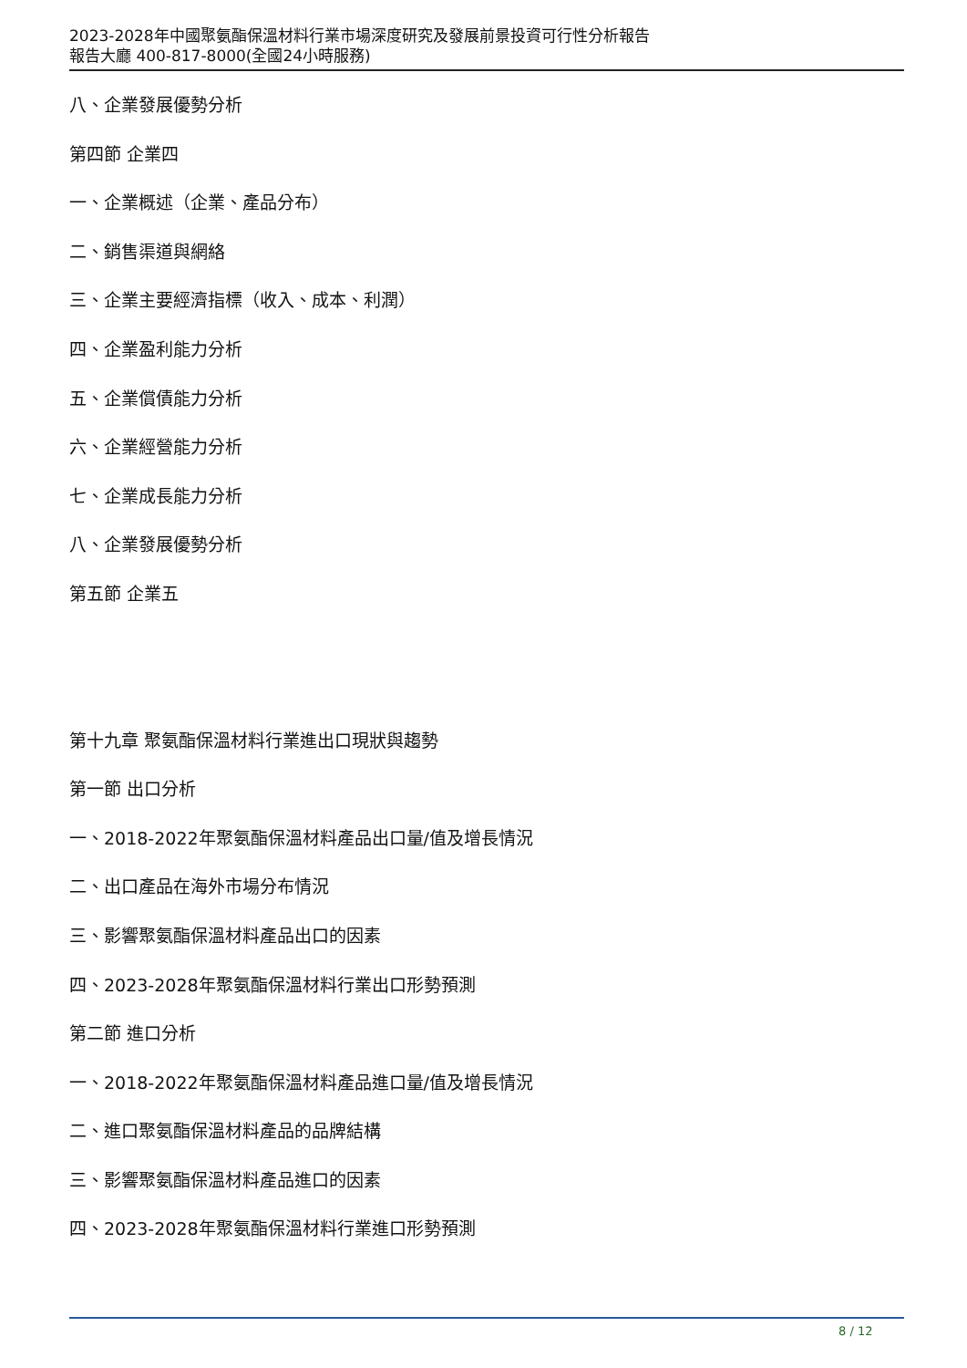2023-2028年中國聚氨酯保溫材料行業市場深度研究及發展前景投資可行性分析報告
報告大廳 400-817-8000(全國24小時服務)
八、企業發展優勢分析
第四節 企業四
一、企業概述（企業、產品分布）
二、銷售渠道與網絡
三、企業主要經濟指標（收入、成本、利潤）
四、企業盈利能力分析
五、企業償債能力分析
六、企業經營能力分析
七、企業成長能力分析
八、企業發展優勢分析
第五節 企業五
第十九章 聚氨酯保溫材料行業進出口現狀與趨勢
第一節 出口分析
一、2018-2022年聚氨酯保溫材料產品出口量/值及增長情況
二、出口產品在海外市場分布情況
三、影響聚氨酯保溫材料產品出口的因素
四、2023-2028年聚氨酯保溫材料行業出口形勢預測
第二節 進口分析
一、2018-2022年聚氨酯保溫材料產品進口量/值及增長情況
二、進口聚氨酯保溫材料產品的品牌結構
三、影響聚氨酯保溫材料產品進口的因素
四、2023-2028年聚氨酯保溫材料行業進口形勢預測
8 / 12